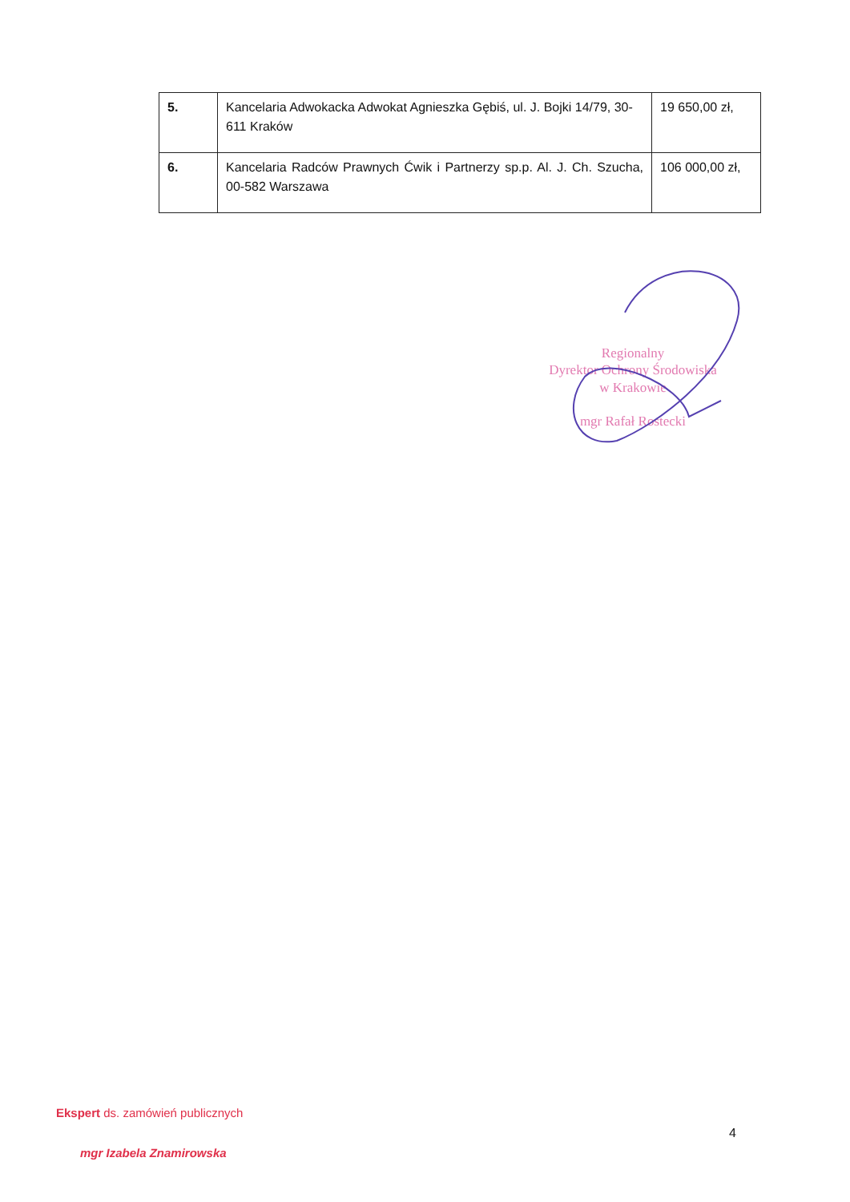| 5. | Kancelaria Adwokacka Adwokat Agnieszka Gębiś, ul. J. Bojki 14/79, 30-611 Kraków | 19 650,00 zł, |
| 6. | Kancelaria Radców Prawnych Ćwik i Partnerzy sp.p. Al. J. Ch. Szucha, 00-582 Warszawa | 106 000,00 zł, |
Regionalny
Dyrektor Ochrony Środowiska
w Krakowie
mgr Rafał Rostecki
Ekspert ds. zamówień publicznych
mgr Izabela Znamirowska
4